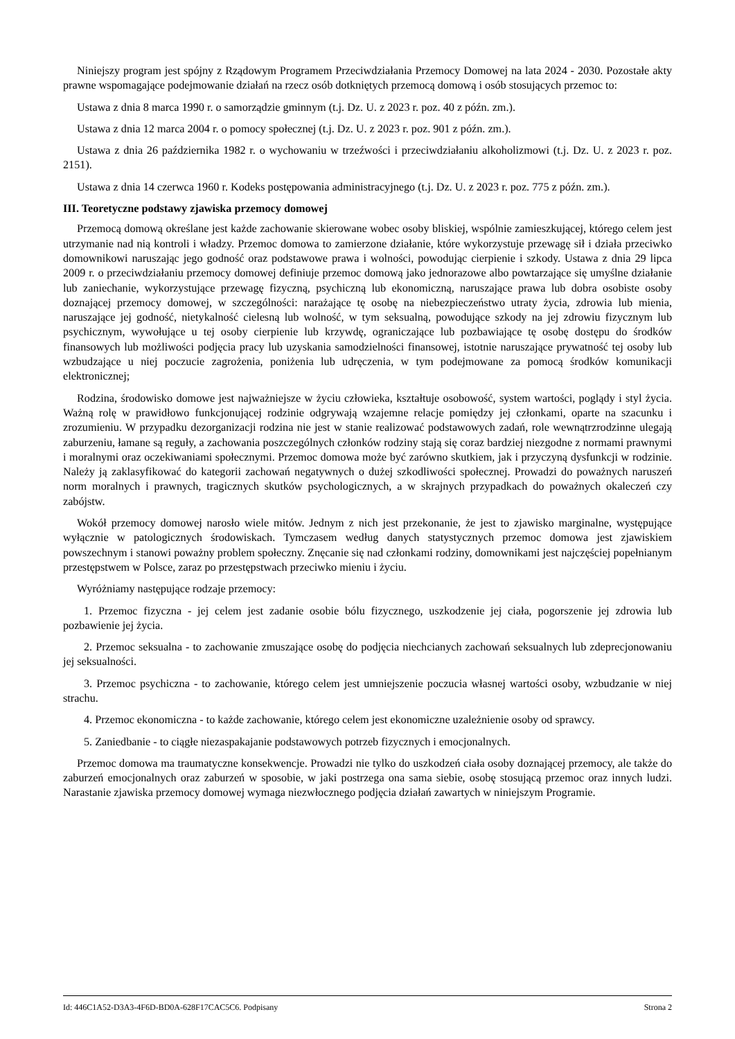Niniejszy program jest spójny z Rządowym Programem Przeciwdziałania Przemocy Domowej na lata 2024 - 2030. Pozostałe akty prawne wspomagające podejmowanie działań na rzecz osób dotkniętych przemocą domową i osób stosujących przemoc to:
Ustawa z dnia 8 marca 1990 r. o samorządzie gminnym (t.j. Dz. U. z 2023 r. poz. 40 z późn. zm.).
Ustawa z dnia 12 marca 2004 r. o pomocy społecznej (t.j. Dz. U. z 2023 r. poz. 901 z późn. zm.).
Ustawa z dnia 26 października 1982 r. o wychowaniu w trzeźwości i przeciwdziałaniu alkoholizmowi (t.j. Dz. U. z 2023 r. poz. 2151).
Ustawa z dnia 14 czerwca 1960 r. Kodeks postępowania administracyjnego (t.j. Dz. U. z 2023 r. poz. 775 z późn. zm.).
III. Teoretyczne podstawy zjawiska przemocy domowej
Przemocą domową określane jest każde zachowanie skierowane wobec osoby bliskiej, wspólnie zamieszkującej, którego celem jest utrzymanie nad nią kontroli i władzy. Przemoc domowa to zamierzone działanie, które wykorzystuje przewagę sił i działa przeciwko domownikowi naruszając jego godność oraz podstawowe prawa i wolności, powodując cierpienie i szkody. Ustawa z dnia 29 lipca 2009 r. o przeciwdziałaniu przemocy domowej definiuje przemoc domową jako jednorazowe albo powtarzające się umyślne działanie lub zaniechanie, wykorzystujące przewagę fizyczną, psychiczną lub ekonomiczną, naruszające prawa lub dobra osobiste osoby doznającej przemocy domowej, w szczególności: narażające tę osobę na niebezpieczeństwo utraty życia, zdrowia lub mienia, naruszające jej godność, nietykalność cielesną lub wolność, w tym seksualną, powodujące szkody na jej zdrowiu fizycznym lub psychicznym, wywołujące u tej osoby cierpienie lub krzywdę, ograniczające lub pozbawiające tę osobę dostępu do środków finansowych lub możliwości podjęcia pracy lub uzyskania samodzielności finansowej, istotnie naruszające prywatność tej osoby lub wzbudzające u niej poczucie zagrożenia, poniżenia lub udręczenia, w tym podejmowane za pomocą środków komunikacji elektronicznej;
Rodzina, środowisko domowe jest najważniejsze w życiu człowieka, kształtuje osobowość, system wartości, poglądy i styl życia. Ważną rolę w prawidłowo funkcjonującej rodzinie odgrywają wzajemne relacje pomiędzy jej członkami, oparte na szacunku i zrozumieniu. W przypadku dezorganizacji rodzina nie jest w stanie realizować podstawowych zadań, role wewnątrzrodzinne ulegają zaburzeniu, łamane są reguły, a zachowania poszczególnych członków rodziny stają się coraz bardziej niezgodne z normami prawnymi i moralnymi oraz oczekiwaniami społecznymi. Przemoc domowa może być zarówno skutkiem, jak i przyczyną dysfunkcji w rodzinie. Należy ją zaklasyfikować do kategorii zachowań negatywnych o dużej szkodliwości społecznej. Prowadzi do poważnych naruszeń norm moralnych i prawnych, tragicznych skutków psychologicznych, a w skrajnych przypadkach do poważnych okaleczeń czy zabójstw.
Wokół przemocy domowej narosło wiele mitów. Jednym z nich jest przekonanie, że jest to zjawisko marginalne, występujące wyłącznie w patologicznych środowiskach. Tymczasem według danych statystycznych przemoc domowa jest zjawiskiem powszechnym i stanowi poważny problem społeczny. Znęcanie się nad członkami rodziny, domownikami jest najczęściej popełnianym przestępstwem w Polsce, zaraz po przestępstwach przeciwko mieniu i życiu.
Wyróżniamy następujące rodzaje przemocy:
1. Przemoc fizyczna - jej celem jest zadanie osobie bólu fizycznego, uszkodzenie jej ciała, pogorszenie jej zdrowia lub pozbawienie jej życia.
2. Przemoc seksualna - to zachowanie zmuszające osobę do podjęcia niechcianych zachowań seksualnych lub zdeprecjonowaniu jej seksualności.
3. Przemoc psychiczna - to zachowanie, którego celem jest umniejszenie poczucia własnej wartości osoby, wzbudzanie w niej strachu.
4. Przemoc ekonomiczna - to każde zachowanie, którego celem jest ekonomiczne uzależnienie osoby od sprawcy.
5. Zaniedbanie - to ciągłe niezaspakajanie podstawowych potrzeb fizycznych i emocjonalnych.
Przemoc domowa ma traumatyczne konsekwencje. Prowadzi nie tylko do uszkodzeń ciała osoby doznającej przemocy, ale także do zaburzeń emocjonalnych oraz zaburzeń w sposobie, w jaki postrzega ona sama siebie, osobę stosującą przemoc oraz innych ludzi. Narastanie zjawiska przemocy domowej wymaga niezwłocznego podjęcia działań zawartych w niniejszym Programie.
Id: 446C1A52-D3A3-4F6D-BD0A-628F17CAC5C6. Podpisany Strona 2